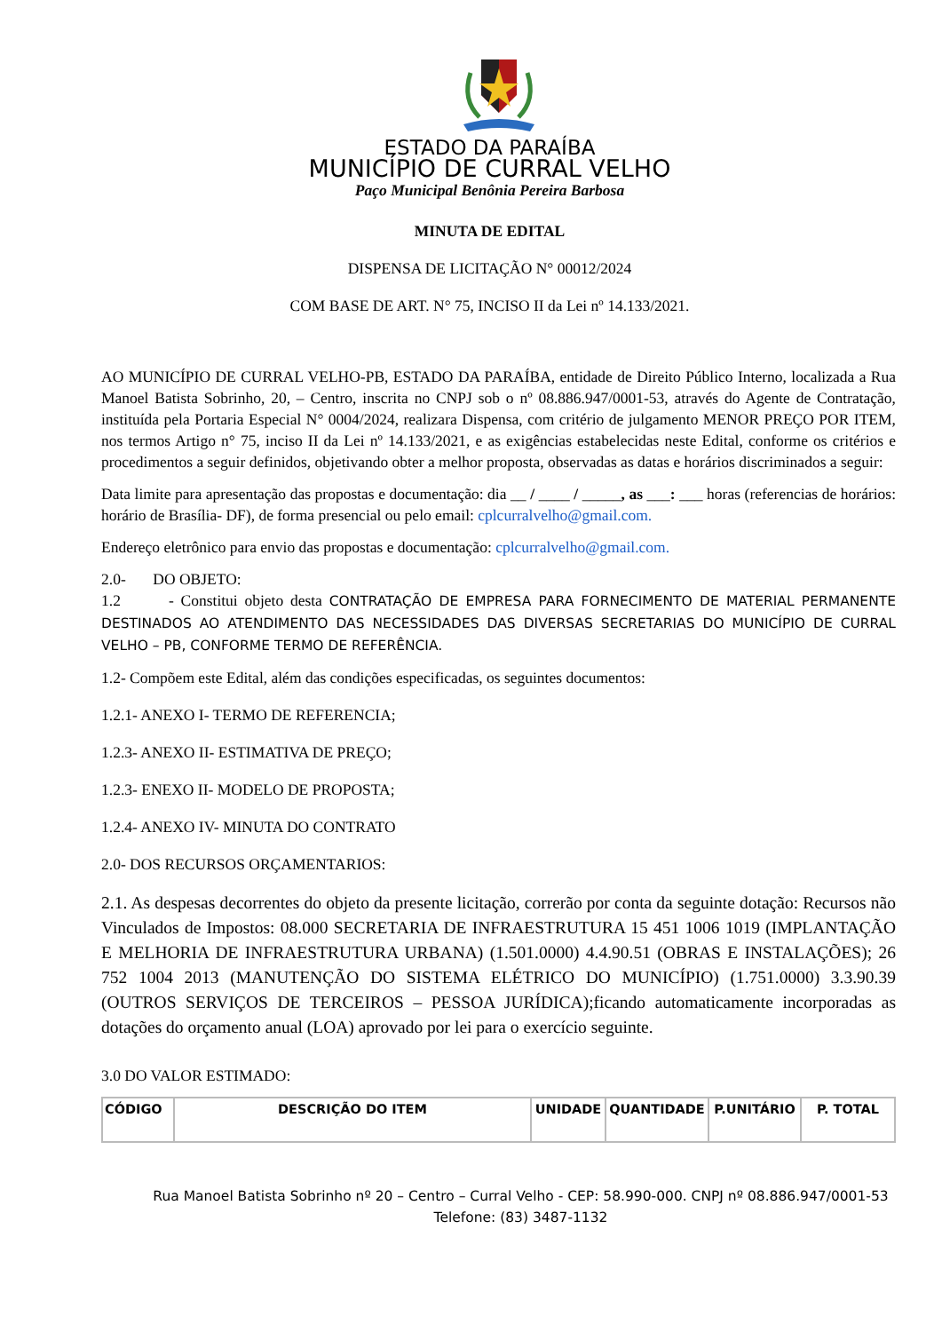ESTADO DA PARAÍBA
MUNICÍPIO DE CURRAL VELHO
Paço Municipal Benônia Pereira Barbosa
MINUTA DE EDITAL
DISPENSA DE LICITAÇÃO N° 00012/2024
COM BASE DE ART. N° 75, INCISO II da Lei nº 14.133/2021.
AO MUNICÍPIO DE CURRAL VELHO-PB, ESTADO DA PARAÍBA, entidade de Direito Público Interno, localizada a Rua Manoel Batista Sobrinho, 20, – Centro, inscrita no CNPJ sob o nº 08.886.947/0001-53, através do Agente de Contratação, instituída pela Portaria Especial N° 0004/2024, realizara Dispensa, com critério de julgamento MENOR PREÇO POR ITEM, nos termos Artigo n° 75, inciso II da Lei nº 14.133/2021, e as exigências estabelecidas neste Edital, conforme os critérios e procedimentos a seguir definidos, objetivando obter a melhor proposta, observadas as datas e horários discriminados a seguir:
Data limite para apresentação das propostas e documentação: dia __ / ____ / _____, as ___: ___ horas (referencias de horários: horário de Brasília- DF), de forma presencial ou pelo email: cplcurralvelho@gmail.com.
Endereço eletrônico para envio das propostas e documentação: cplcurralvelho@gmail.com.
2.0- DO OBJETO:
1.2 - Constitui objeto desta CONTRATAÇÃO DE EMPRESA PARA FORNECIMENTO DE MATERIAL PERMANENTE DESTINADOS AO ATENDIMENTO DAS NECESSIDADES DAS DIVERSAS SECRETARIAS DO MUNICÍPIO DE CURRAL VELHO – PB, CONFORME TERMO DE REFERÊNCIA.
1.2- Compõem este Edital, além das condições especificadas, os seguintes documentos:
1.2.1- ANEXO I- TERMO DE REFERENCIA;
1.2.3- ANEXO II- ESTIMATIVA DE PREÇO;
1.2.3- ENEXO II- MODELO DE PROPOSTA;
1.2.4- ANEXO IV- MINUTA DO CONTRATO
2.0- DOS RECURSOS ORÇAMENTARIOS:
2.1. As despesas decorrentes do objeto da presente licitação, correrão por conta da seguinte dotação: Recursos não Vinculados de Impostos: 08.000 SECRETARIA DE INFRAESTRUTURA 15 451 1006 1019 (IMPLANTAÇÃO E MELHORIA DE INFRAESTRUTURA URBANA) (1.501.0000) 4.4.90.51 (OBRAS E INSTALAÇÕES); 26 752 1004 2013 (MANUTENÇÃO DO SISTEMA ELÉTRICO DO MUNICÍPIO) (1.751.0000) 3.3.90.39 (OUTROS SERVIÇOS DE TERCEIROS – PESSOA JURÍDICA);ficando automaticamente incorporadas as dotações do orçamento anual (LOA) aprovado por lei para o exercício seguinte.
3.0 DO VALOR ESTIMADO:
| CÓDIGO | DESCRIÇÃO DO ITEM | UNIDADE | QUANTIDADE | P.UNITÁRIO | P. TOTAL |
| --- | --- | --- | --- | --- | --- |
Rua Manoel Batista Sobrinho nº 20 – Centro – Curral Velho - CEP: 58.990-000. CNPJ nº 08.886.947/0001-53
Telefone: (83) 3487-1132